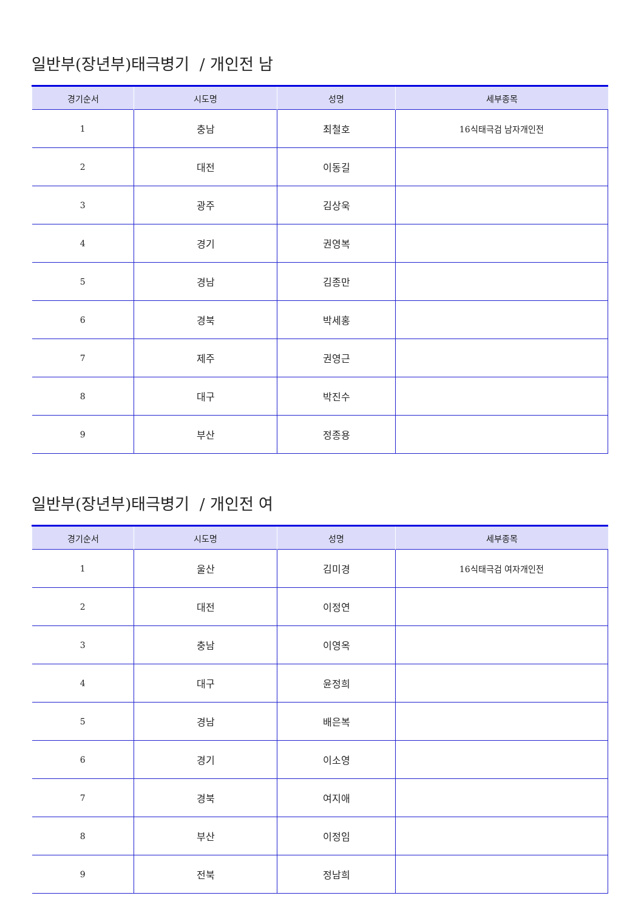일반부(장년부)태극병기 / 개인전 남
| 경기순서 | 시도명 | 성명 | 세부종목 |
| --- | --- | --- | --- |
| 1 | 충남 | 최철호 | 16식태극검 남자개인전 |
| 2 | 대전 | 이동길 | |
| 3 | 광주 | 김상욱 | |
| 4 | 경기 | 권영복 | |
| 5 | 경남 | 김종만 | |
| 6 | 경북 | 박세홍 | |
| 7 | 제주 | 권영근 | |
| 8 | 대구 | 박진수 | |
| 9 | 부산 | 정종용 | |
일반부(장년부)태극병기 / 개인전 여
| 경기순서 | 시도명 | 성명 | 세부종목 |
| --- | --- | --- | --- |
| 1 | 울산 | 김미경 | 16식태극검 여자개인전 |
| 2 | 대전 | 이정연 | |
| 3 | 충남 | 이영옥 | |
| 4 | 대구 | 윤정희 | |
| 5 | 경남 | 배은복 | |
| 6 | 경기 | 이소영 | |
| 7 | 경북 | 여지애 | |
| 8 | 부산 | 이정임 | |
| 9 | 전북 | 정남희 | |